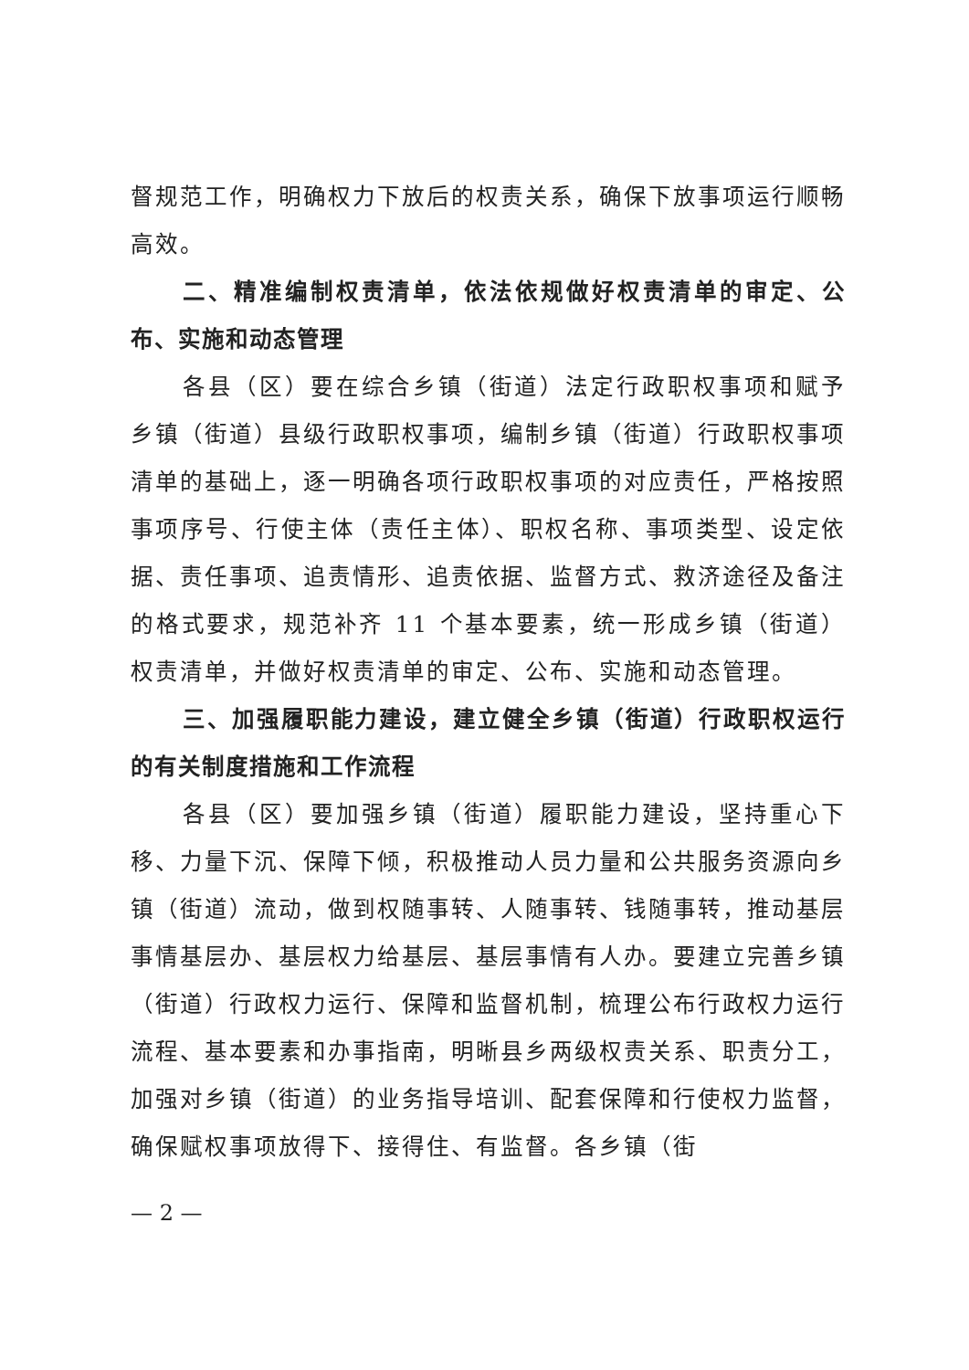督规范工作，明确权力下放后的权责关系，确保下放事项运行顺畅高效。
二、精准编制权责清单，依法依规做好权责清单的审定、公布、实施和动态管理
各县（区）要在综合乡镇（街道）法定行政职权事项和赋予乡镇（街道）县级行政职权事项，编制乡镇（街道）行政职权事项清单的基础上，逐一明确各项行政职权事项的对应责任，严格按照事项序号、行使主体（责任主体）、职权名称、事项类型、设定依据、责任事项、追责情形、追责依据、监督方式、救济途径及备注的格式要求，规范补齐 11 个基本要素，统一形成乡镇（街道）权责清单，并做好权责清单的审定、公布、实施和动态管理。
三、加强履职能力建设，建立健全乡镇（街道）行政职权运行的有关制度措施和工作流程
各县（区）要加强乡镇（街道）履职能力建设，坚持重心下移、力量下沉、保障下倾，积极推动人员力量和公共服务资源向乡镇（街道）流动，做到权随事转、人随事转、钱随事转，推动基层事情基层办、基层权力给基层、基层事情有人办。要建立完善乡镇（街道）行政权力运行、保障和监督机制，梳理公布行政权力运行流程、基本要素和办事指南，明晰县乡两级权责关系、职责分工，加强对乡镇（街道）的业务指导培训、配套保障和行使权力监督，确保赋权事项放得下、接得住、有监督。各乡镇（街
— 2 —